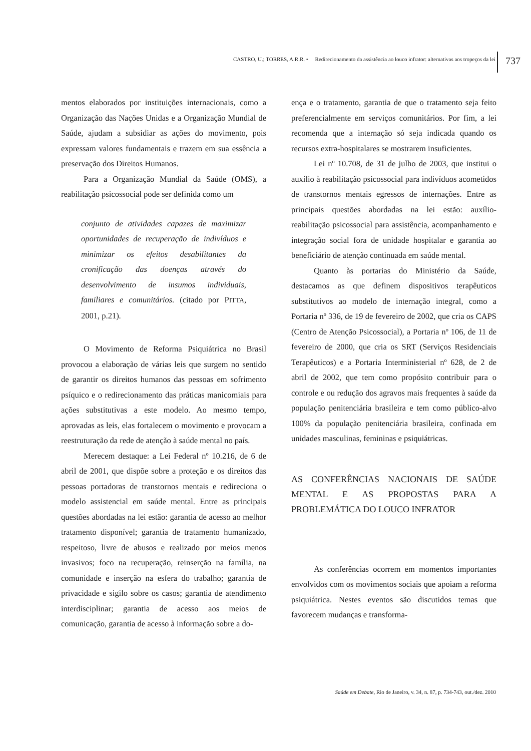CASTRO, U.; TORRES, A.R.R. • Redirecionamento da assistência ao louco infrator: alternativas aos tropeços da lei
737
mentos elaborados por instituições internacionais, como a Organização das Nações Unidas e a Organização Mundial de Saúde, ajudam a subsidiar as ações do movimento, pois expressam valores fundamentais e trazem em sua essência a preservação dos Direitos Humanos.
Para a Organização Mundial da Saúde (OMS), a reabilitação psicossocial pode ser definida como um
conjunto de atividades capazes de maximizar oportunidades de recuperação de indivíduos e minimizar os efeitos desabilitantes da cronificação das doenças através do desenvolvimento de insumos individuais, familiares e comunitários. (citado por PITTA, 2001, p.21).
O Movimento de Reforma Psiquiátrica no Brasil provocou a elaboração de várias leis que surgem no sentido de garantir os direitos humanos das pessoas em sofrimento psíquico e o redirecionamento das práticas manicomiais para ações substitutivas a este modelo. Ao mesmo tempo, aprovadas as leis, elas fortalecem o movimento e provocam a reestruturação da rede de atenção à saúde mental no país.
Merecem destaque: a Lei Federal nº 10.216, de 6 de abril de 2001, que dispõe sobre a proteção e os direitos das pessoas portadoras de transtornos mentais e redireciona o modelo assistencial em saúde mental. Entre as principais questões abordadas na lei estão: garantia de acesso ao melhor tratamento disponível; garantia de tratamento humanizado, respeitoso, livre de abusos e realizado por meios menos invasivos; foco na recuperação, reinserção na família, na comunidade e inserção na esfera do trabalho; garantia de privacidade e sigilo sobre os casos; garantia de atendimento interdisciplinar; garantia de acesso aos meios de comunicação, garantia de acesso à informação sobre a do-
ença e o tratamento, garantia de que o tratamento seja feito preferencialmente em serviços comunitários. Por fim, a lei recomenda que a internação só seja indicada quando os recursos extra-hospitalares se mostrarem insuficientes.
Lei nº 10.708, de 31 de julho de 2003, que institui o auxílio à reabilitação psicossocial para indivíduos acometidos de transtornos mentais egressos de internações. Entre as principais questões abordadas na lei estão: auxílio-reabilitação psicossocial para assistência, acompanhamento e integração social fora de unidade hospitalar e garantia ao beneficiário de atenção continuada em saúde mental.
Quanto às portarias do Ministério da Saúde, destacamos as que definem dispositivos terapêuticos substitutivos ao modelo de internação integral, como a Portaria nº 336, de 19 de fevereiro de 2002, que cria os CAPS (Centro de Atenção Psicossocial), a Portaria nº 106, de 11 de fevereiro de 2000, que cria os SRT (Serviços Residenciais Terapêuticos) e a Portaria Interministerial nº 628, de 2 de abril de 2002, que tem como propósito contribuir para o controle e ou redução dos agravos mais frequentes à saúde da população penitenciária brasileira e tem como público-alvo 100% da população penitenciária brasileira, confinada em unidades masculinas, femininas e psiquiátricas.
AS CONFERÊNCIAS NACIONAIS DE SAÚDE MENTAL E AS PROPOSTAS PARA A PROBLEMÁTICA DO LOUCO INFRATOR
As conferências ocorrem em momentos importantes envolvidos com os movimentos sociais que apoiam a reforma psiquiátrica. Nestes eventos são discutidos temas que favorecem mudanças e transforma-
Saúde em Debate, Rio de Janeiro, v. 34, n. 87, p. 734-743, out./dez. 2010